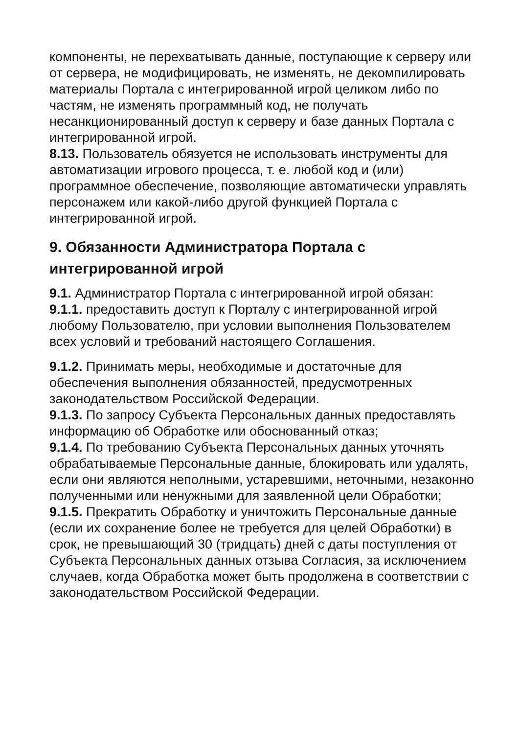компоненты, не перехватывать данные, поступающие к серверу или от сервера, не модифицировать, не изменять, не декомпилировать материалы Портала с интегрированной игрой целиком либо по частям, не изменять программный код, не получать несанкционированный доступ к серверу и базе данных Портала с интегрированной игрой.
8.13. Пользователь обязуется не использовать инструменты для автоматизации игрового процесса, т. е. любой код и (или) программное обеспечение, позволяющие автоматически управлять персонажем или какой-либо другой функцией Портала с интегрированной игрой.
9. Обязанности Администратора Портала с интегрированной игрой
9.1. Администратор Портала с интегрированной игрой обязан:
9.1.1. предоставить доступ к Порталу с интегрированной игрой любому Пользователю, при условии выполнения Пользователем всех условий и требований настоящего Соглашения.
9.1.2. Принимать меры, необходимые и достаточные для обеспечения выполнения обязанностей, предусмотренных законодательством Российской Федерации.
9.1.3. По запросу Субъекта Персональных данных предоставлять информацию об Обработке или обоснованный отказ;
9.1.4. По требованию Субъекта Персональных данных уточнять обрабатываемые Персональные данные, блокировать или удалять, если они являются неполными, устаревшими, неточными, незаконно полученными или ненужными для заявленной цели Обработки;
9.1.5. Прекратить Обработку и уничтожить Персональные данные (если их сохранение более не требуется для целей Обработки) в срок, не превышающий 30 (тридцать) дней с даты поступления от Субъекта Персональных данных отзыва Согласия, за исключением случаев, когда Обработка может быть продолжена в соответствии с законодательством Российской Федерации.